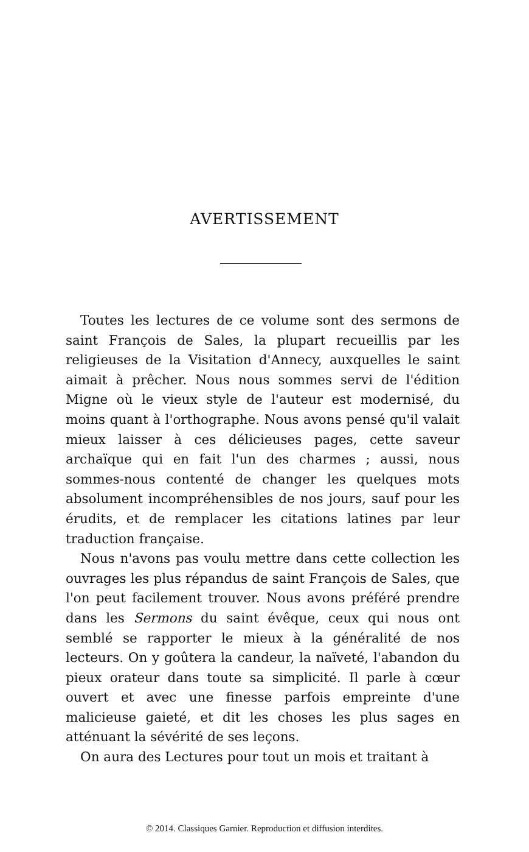AVERTISSEMENT
Toutes les lectures de ce volume sont des sermons de saint François de Sales, la plupart recueillis par les religieuses de la Visitation d'Annecy, auxquelles le saint aimait à prêcher. Nous nous sommes servi de l'édition Migne où le vieux style de l'auteur est modernisé, du moins quant à l'orthographe. Nous avons pensé qu'il valait mieux laisser à ces délicieuses pages, cette saveur archaïque qui en fait l'un des charmes ; aussi, nous sommes-nous contenté de changer les quelques mots absolument incompréhensibles de nos jours, sauf pour les érudits, et de remplacer les citations latines par leur traduction française.
Nous n'avons pas voulu mettre dans cette collection les ouvrages les plus répandus de saint François de Sales, que l'on peut facilement trouver. Nous avons préféré prendre dans les Sermons du saint évêque, ceux qui nous ont semblé se rapporter le mieux à la généralité de nos lecteurs. On y goûtera la candeur, la naïveté, l'abandon du pieux orateur dans toute sa simplicité. Il parle à cœur ouvert et avec une finesse parfois empreinte d'une malicieuse gaieté, et dit les choses les plus sages en atténuant la sévérité de ses leçons.
On aura des Lectures pour tout un mois et traitant à
© 2014. Classiques Garnier. Reproduction et diffusion interdites.